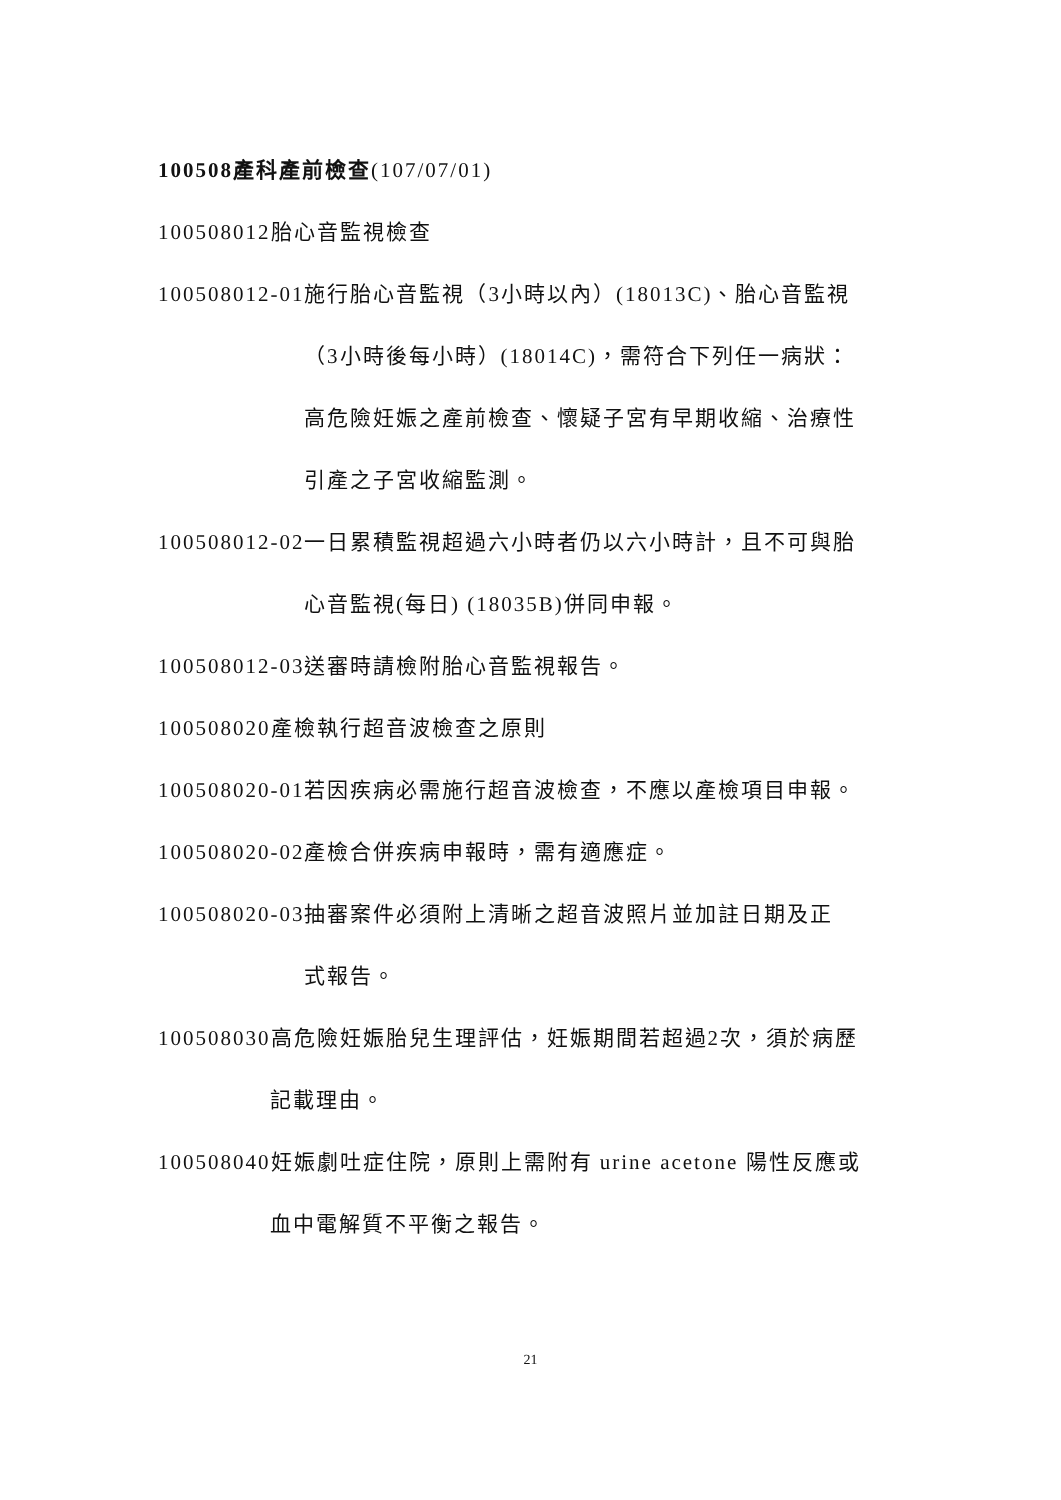100508產科產前檢查(107/07/01)
100508012胎心音監視檢查
100508012-01施行胎心音監視（3小時以內）(18013C)、胎心音監視
（3小時後每小時）(18014C)，需符合下列任一病狀：
高危險妊娠之產前檢查、懷疑子宮有早期收縮、治療性
引產之子宮收縮監測。
100508012-02一日累積監視超過六小時者仍以六小時計，且不可與胎
心音監視(每日) (18035B)併同申報。
100508012-03送審時請檢附胎心音監視報告。
100508020產檢執行超音波檢查之原則
100508020-01若因疾病必需施行超音波檢查，不應以產檢項目申報。
100508020-02產檢合併疾病申報時，需有適應症。
100508020-03抽審案件必須附上清晰之超音波照片並加註日期及正
式報告。
100508030高危險妊娠胎兒生理評估，妊娠期間若超過2次，須於病歷
記載理由。
100508040妊娠劇吐症住院，原則上需附有 urine acetone 陽性反應或
血中電解質不平衡之報告。
21